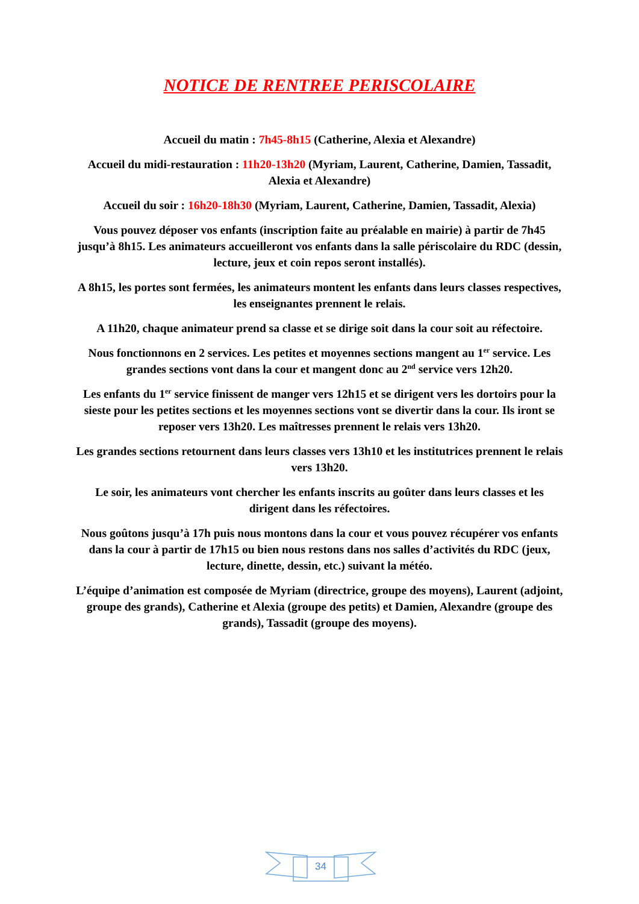NOTICE DE RENTREE PERISCOLAIRE
Accueil du matin : 7h45-8h15 (Catherine, Alexia et Alexandre)
Accueil du midi-restauration : 11h20-13h20 (Myriam, Laurent, Catherine, Damien, Tassadit, Alexia et Alexandre)
Accueil du soir : 16h20-18h30 (Myriam, Laurent, Catherine, Damien, Tassadit, Alexia)
Vous pouvez déposer vos enfants (inscription faite au préalable en mairie) à partir de 7h45 jusqu’à 8h15. Les animateurs accueilleront vos enfants dans la salle périscolaire du RDC (dessin, lecture, jeux et coin repos seront installés).
A 8h15, les portes sont fermées, les animateurs montent les enfants dans leurs classes respectives, les enseignantes prennent le relais.
A 11h20, chaque animateur prend sa classe et se dirige soit dans la cour soit au réfectoire.
Nous fonctionnons en 2 services. Les petites et moyennes sections mangent au 1<sup>er</sup> service. Les grandes sections vont dans la cour et mangent donc au 2<sup>nd</sup> service vers 12h20.
Les enfants du 1<sup>er</sup> service finissent de manger vers 12h15 et se dirigent vers les dortoirs pour la sieste pour les petites sections et les moyennes sections vont se divertir dans la cour. Ils iront se reposer vers 13h20. Les maîtresses prennent le relais vers 13h20.
Les grandes sections retournent dans leurs classes vers 13h10 et les institutrices prennent le relais vers 13h20.
Le soir, les animateurs vont chercher les enfants inscrits au goûter dans leurs classes et les dirigent dans les réfectoires.
Nous goûtons jusqu’à 17h puis nous montons dans la cour et vous pouvez récupérer vos enfants dans la cour à partir de 17h15 ou bien nous restons dans nos salles d’activités du RDC (jeux, lecture, dinette, dessin, etc.) suivant la météo.
L’équipe d’animation est composée de Myriam (directrice, groupe des moyens), Laurent (adjoint, groupe des grands), Catherine et Alexia (groupe des petits) et Damien, Alexandre (groupe des grands), Tassadit (groupe des moyens).
34